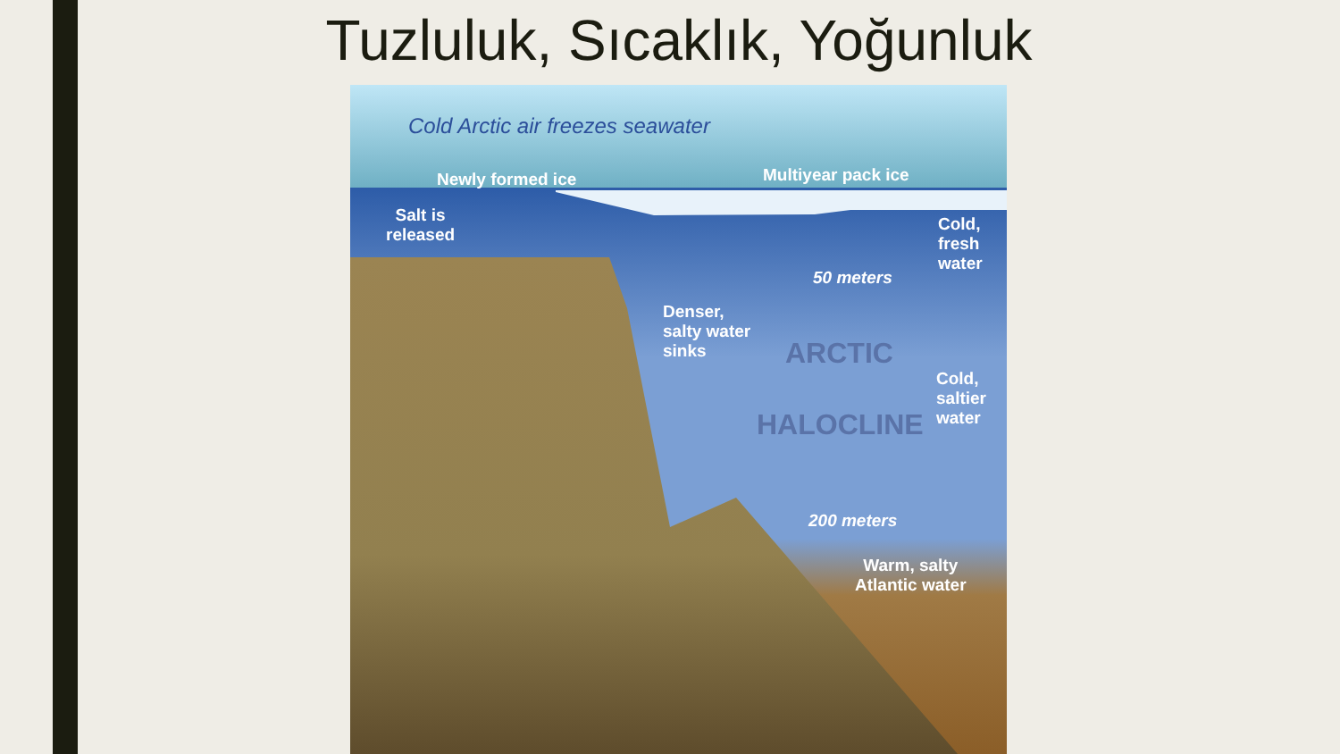Tuzluluk, Sıcaklık, Yoğunluk
Cold Arctic air freezes seawater
Newly formed ice Multiyear pack ice
Salt is
released
Cold,
fresh
water
50 meters
Denser,
salty water
sinks
ARCTIC
HALOCLINE
Cold,
saltier
water
200 meters
Warm, salty
Atlantic water